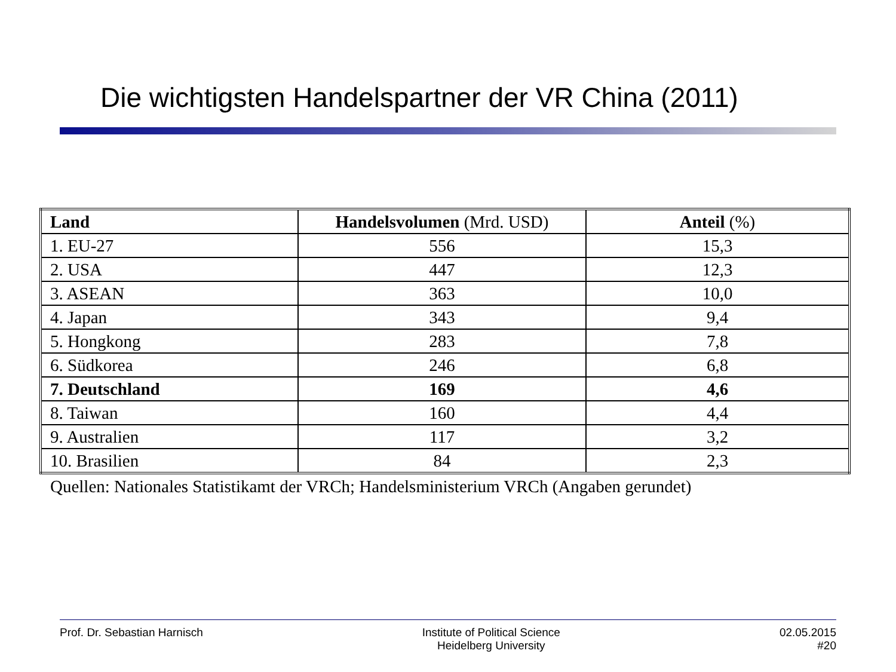Die wichtigsten Handelspartner der VR China (2011)
| Land | Handelsvolumen (Mrd. USD) | Anteil (%) |
| --- | --- | --- |
| 1. EU-27 | 556 | 15,3 |
| 2. USA | 447 | 12,3 |
| 3. ASEAN | 363 | 10,0 |
| 4. Japan | 343 | 9,4 |
| 5. Hongkong | 283 | 7,8 |
| 6. Südkorea | 246 | 6,8 |
| 7. Deutschland | 169 | 4,6 |
| 8. Taiwan | 160 | 4,4 |
| 9. Australien | 117 | 3,2 |
| 10. Brasilien | 84 | 2,3 |
Quellen: Nationales Statistikamt der VRCh; Handelsministerium VRCh (Angaben gerundet)
Prof. Dr. Sebastian Harnisch Institute of Political Science
Heidelberg University
02.05.2015
#20